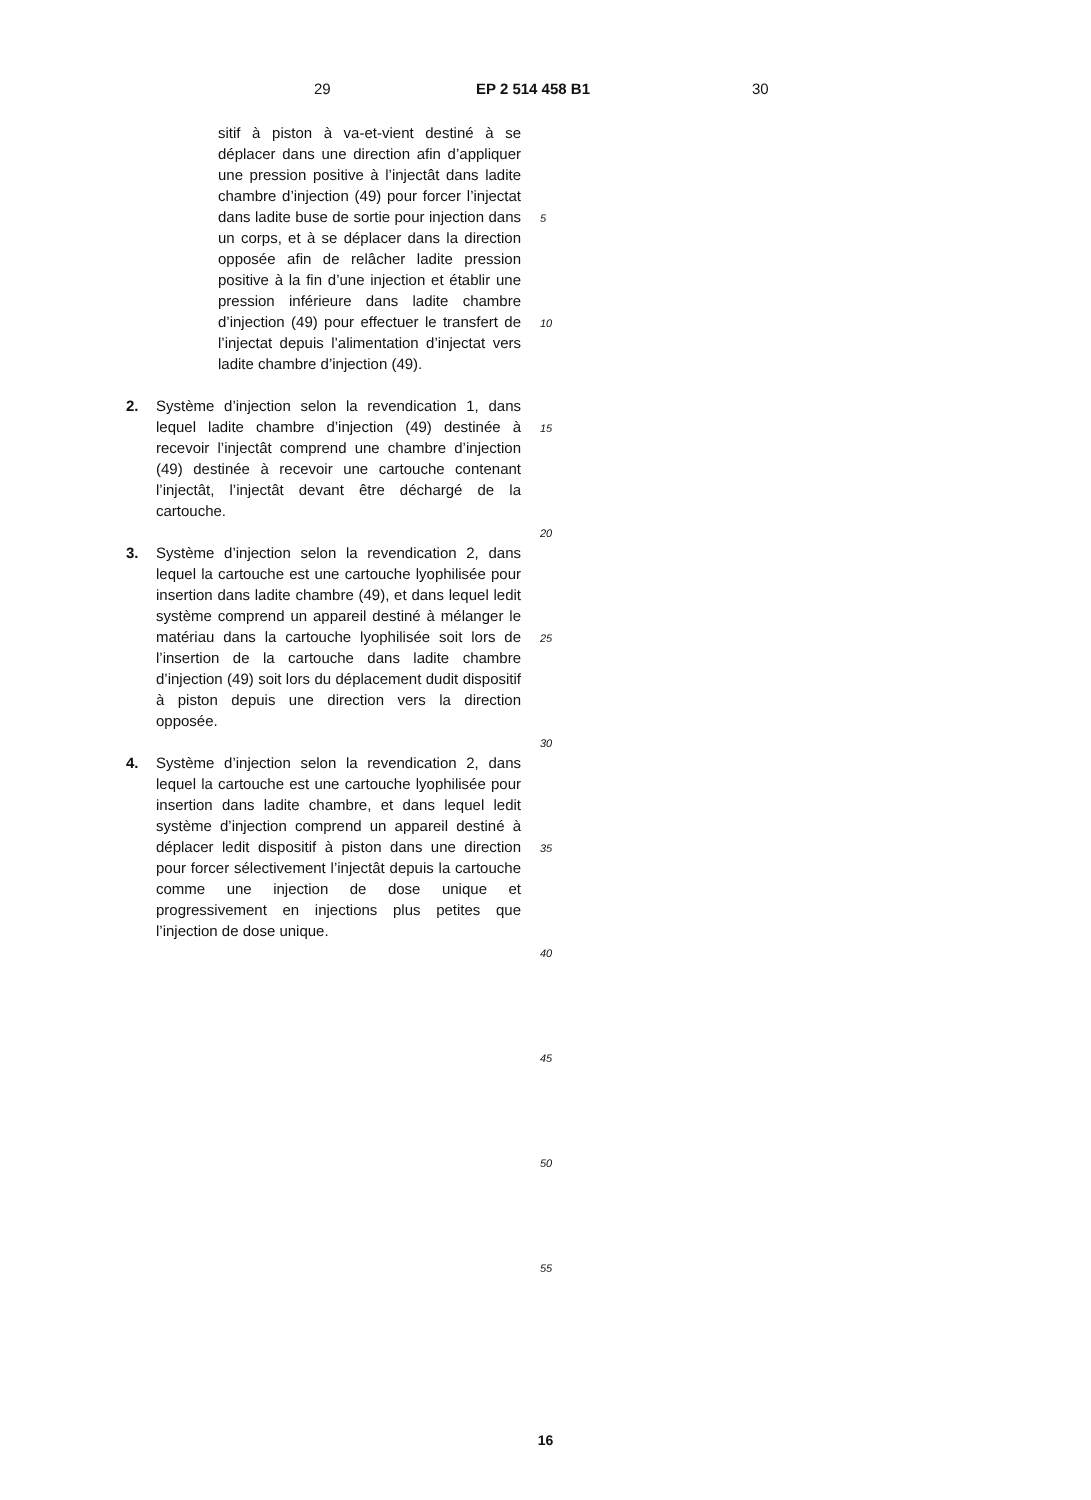29 EP 2 514 458 B1 30
sitif à piston à va-et-vient destiné à se déplacer dans une direction afin d’appliquer une pression positive à l’injectât dans ladite chambre d’injection (49) pour forcer l’injectat dans ladite buse de sortie pour injection dans un corps, et à se déplacer dans la direction opposée afin de relâcher ladite pression positive à la fin d’une injection et établir une pression inférieure dans ladite chambre d’injection (49) pour effectuer le transfert de l’injectat depuis l’alimentation d’injectat vers ladite chambre d’injection (49).
2. Système d’injection selon la revendication 1, dans lequel ladite chambre d’injection (49) destinée à recevoir l’injectât comprend une chambre d’injection (49) destinée à recevoir une cartouche contenant l’injectât, l’injectât devant être déchargé de la cartouche.
3. Système d’injection selon la revendication 2, dans lequel la cartouche est une cartouche lyophilisée pour insertion dans ladite chambre (49), et dans lequel ledit système comprend un appareil destiné à mélanger le matériau dans la cartouche lyophilisée soit lors de l’insertion de la cartouche dans ladite chambre d’injection (49) soit lors du déplacement dudit dispositif à piston depuis une direction vers la direction opposée.
4. Système d’injection selon la revendication 2, dans lequel la cartouche est une cartouche lyophilisée pour insertion dans ladite chambre, et dans lequel ledit système d’injection comprend un appareil destiné à déplacer ledit dispositif à piston dans une direction pour forcer sélectivement l’injectât depuis la cartouche comme une injection de dose unique et progressivement en injections plus petites que l’injection de dose unique.
5
10
15
20
25
30
35
40
45
50
55
16